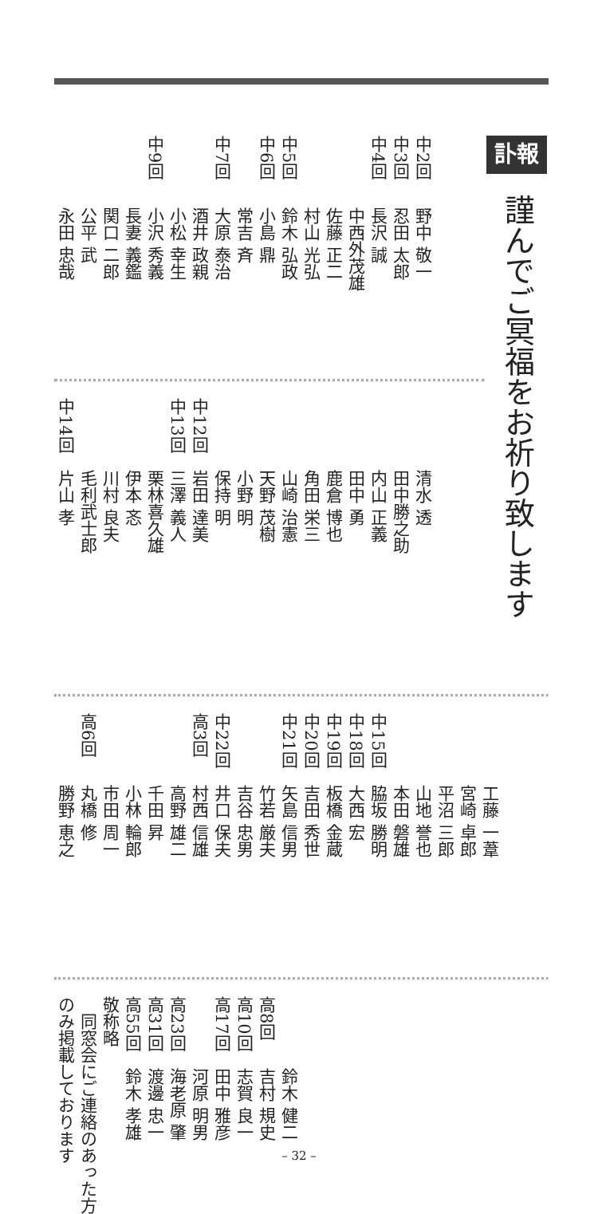訃報 謹んでご冥福をお祈り致します
中2回野中 敬一
中3回忍田 太郎
中4回長沢 誠
中西外茂雄
佐藤 正二
村山 光弘
中5回鈴木 弘政
中6回小島 鼎
常吉 斉
中7回大原 泰治
酒井 政親
小松 幸生
中9回小沢 秀義
長妻 義鑑
関口 二郎
公平 武
永田 忠哉
清水 透
田中勝之助
内山 正義
田中 勇
鹿倉 博也
角田 栄三
山崎 治憲
天野 茂樹
小野 明
保持 明
中12回岩田 達美
中13回三澤 義人
栗林喜久雄
伊本 忞
川村 良夫
毛利武士郎
中14回片山 孝
工藤 一葦
宮崎 卓郎
平沼 三郎
山地 誉也
本田 磐雄
中15回脇坂 勝明
中18回大西 宏
中19回板橋 金蔵
中20回吉田 秀世
中21回矢島 信男
竹若 厳夫
吉谷 忠男
中22回井口 保夫
高3回村西 信雄
高野 雄二
千田 昇
小林 輪郎
市田 周一
高6回丸橋 修
勝野 恵之
鈴木 健二
高8回吉村 規史
高10回志賀 良一
高17回田中 雅彦
河原 明男
高23回海老原 肇
高31回渡邊 忠一
高55回鈴木 孝雄
敬称略
　同窓会にご連絡のあった方
のみ掲載しております
– 32 –